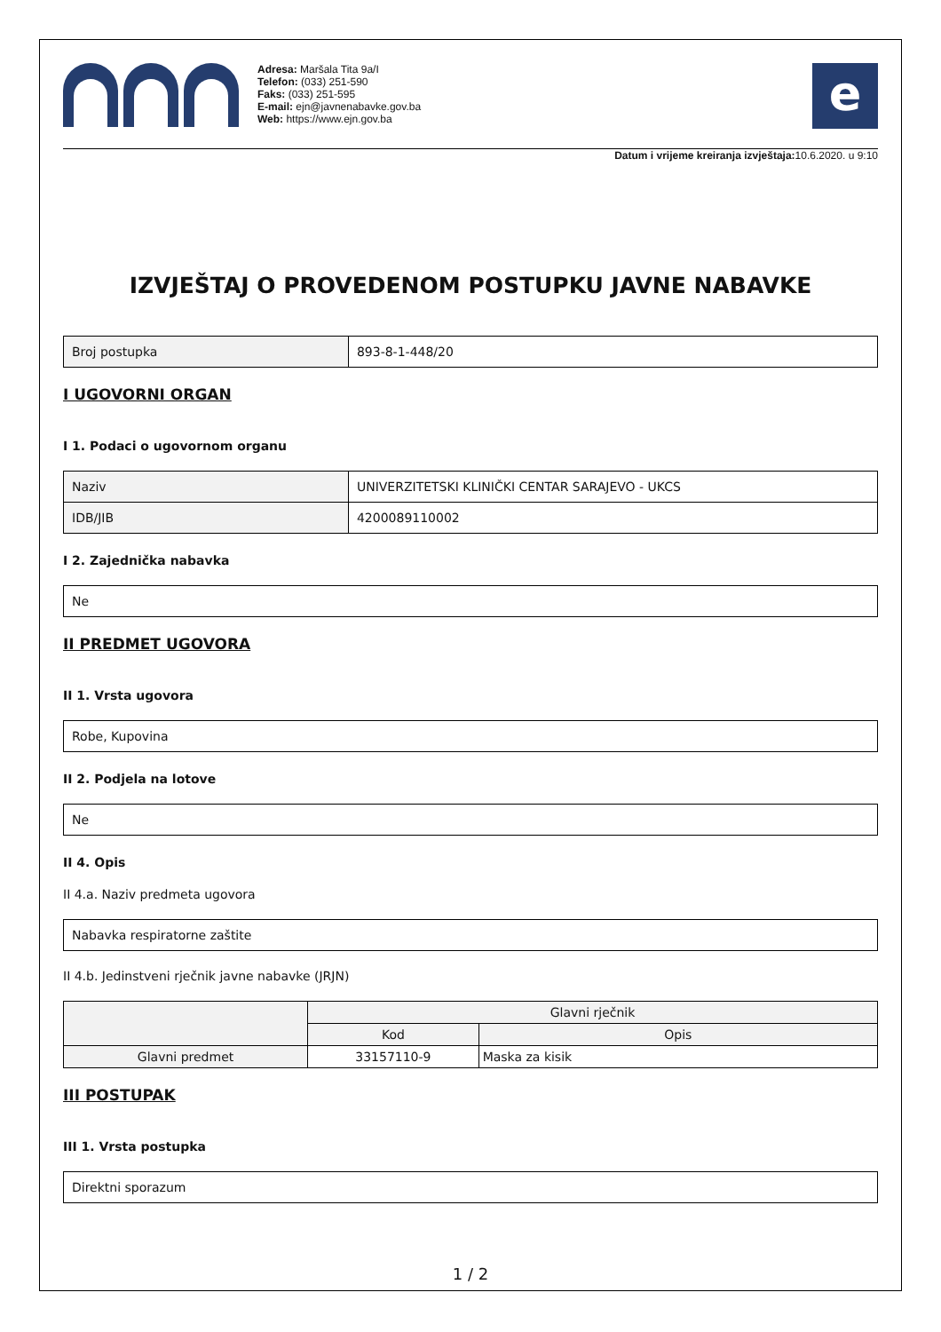Adresa: Maršala Tita 9a/I
Telefon: (033) 251-590
Faks: (033) 251-595
E-mail: ejn@javnenabavke.gov.ba
Web: https://www.ejn.gov.ba
e
Datum i vrijeme kreiranja izvještaja: 10.6.2020. u 9:10
IZVJEŠTAJ O PROVEDENOM POSTUPKU JAVNE NABAVKE
| Broj postupka | 893-8-1-448/20 |
I UGOVORNI ORGAN
I 1. Podaci o ugovornom organu
| Naziv | UNIVERZITETSKI KLINIČKI CENTAR SARAJEVO - UKCS |
| IDB/JIB | 4200089110002 |
I 2. Zajednička nabavka
| Ne |
II PREDMET UGOVORA
II 1. Vrsta ugovora
| Robe, Kupovina |
II 2. Podjela na lotove
| Ne |
II 4. Opis
II 4.a. Naziv predmeta ugovora
| Nabavka respiratorne zaštite |
II 4.b. Jedinstveni rječnik javne nabavke (JRJN)
| | Glavni rječnik | |
| --- | --- | --- |
| | Kod | Opis |
| Glavni predmet | 33157110-9 | Maska za kisik |
III POSTUPAK
III 1. Vrsta postupka
| Direktni sporazum |
1 / 2